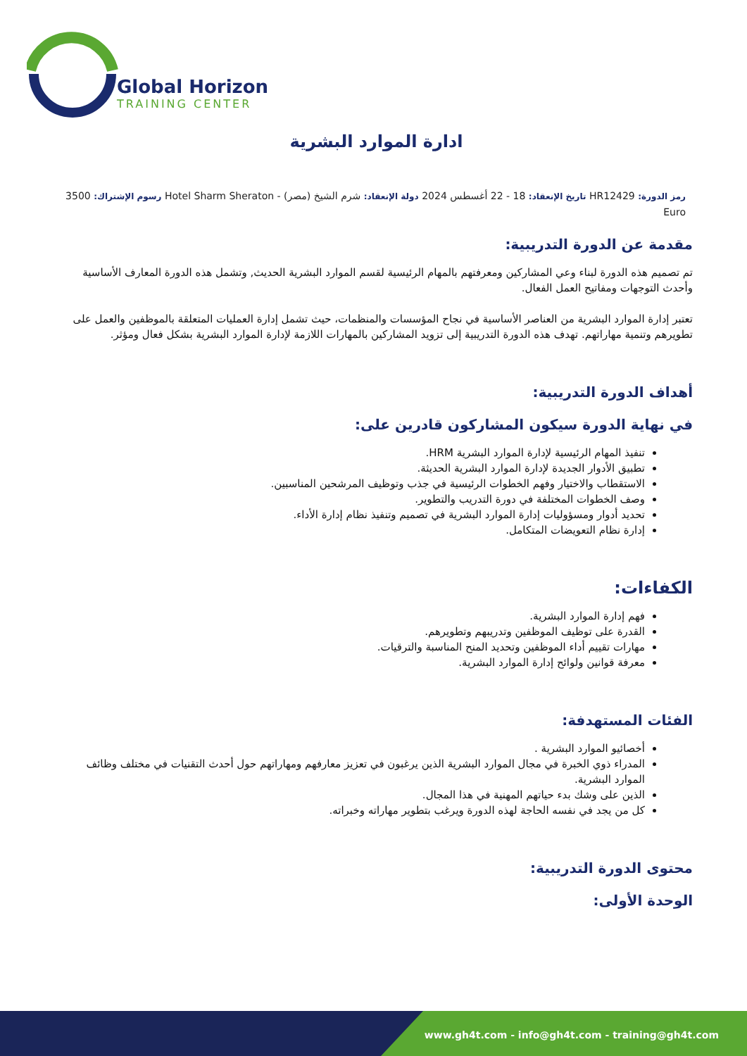Global Horizon
TRAINING CENTER
ادارة الموارد البشرية
رمز الدورة: HR12429 تاريخ الإنعقاد: 18 - 22 أغسطس 2024 دولة الإنعقاد: شرم الشيخ (مصر) - Hotel Sharm Sheraton رسوم الإشتراك: 3500 Euro
مقدمة عن الدورة التدريبية:
تم تصميم هذه الدورة لبناء وعي المشاركين ومعرفتهم بالمهام الرئيسية لقسم الموارد البشرية الحديث, وتشمل هذه الدورة المعارف الأساسية وأحدث التوجهات ومفاتيح العمل الفعال.
تعتبر إدارة الموارد البشرية من العناصر الأساسية في نجاح المؤسسات والمنظمات، حيث تشمل إدارة العمليات المتعلقة بالموظفين والعمل على تطويرهم وتنمية مهاراتهم. تهدف هذه الدورة التدريبية إلى تزويد المشاركين بالمهارات اللازمة لإدارة الموارد البشرية بشكل فعال ومؤثر.
أهداف الدورة التدريبية:
في نهاية الدورة سيكون المشاركون قادرين على:
تنفيذ المهام الرئيسية لإدارة الموارد البشرية HRM.
تطبيق الأدوار الجديدة لإدارة الموارد البشرية الحديثة.
الاستقطاب والاختيار وفهم الخطوات الرئيسية في جذب وتوظيف المرشحين المناسبين.
وصف الخطوات المختلفة في دورة التدريب والتطوير.
تحديد أدوار ومسؤوليات إدارة الموارد البشرية في تصميم وتنفيذ نظام إدارة الأداء.
إدارة نظام التعويضات المتكامل.
الكفاءات:
فهم إدارة الموارد البشرية.
القدرة على توظيف الموظفين وتدريبهم وتطويرهم.
مهارات تقييم أداء الموظفين وتحديد المنح المناسبة والترقيات.
معرفة قوانين ولوائح إدارة الموارد البشرية.
الفئات المستهدفة:
أخصائيو الموارد البشرية .
المدراء ذوي الخبرة في مجال الموارد البشرية الذين يرغبون في تعزيز معارفهم ومهاراتهم حول أحدث التقنيات في مختلف وظائف الموارد البشرية.
الذين على وشك بدء حياتهم المهنية في هذا المجال.
كل من يجد في نفسه الحاجة لهذه الدورة ويرغب بتطوير مهاراته وخبراته.
محتوى الدورة التدريبية:
الوحدة الأولى:
www.gh4t.com - info@gh4t.com - training@gh4t.com